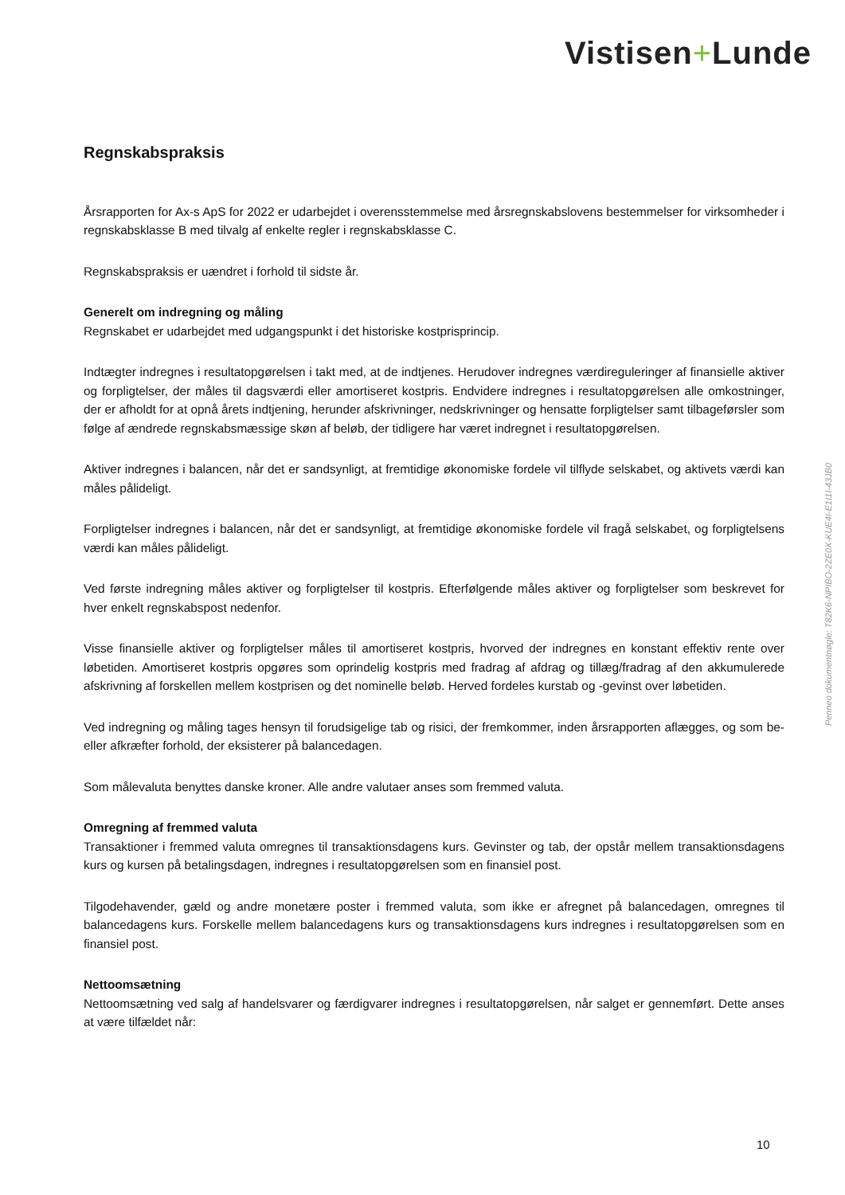Vistisen+Lunde
Regnskabspraksis
Årsrapporten for Ax-s ApS for 2022 er udarbejdet i overensstemmelse med årsregnskabslovens bestemmelser for virksomheder i regnskabsklasse B med tilvalg af enkelte regler i regnskabsklasse C.
Regnskabspraksis er uændret i forhold til sidste år.
Generelt om indregning og måling
Regnskabet er udarbejdet med udgangspunkt i det historiske kostprisprincip.
Indtægter indregnes i resultatopgørelsen i takt med, at de indtjenes. Herudover indregnes værdireguleringer af finansielle aktiver og forpligtelser, der måles til dagsværdi eller amortiseret kostpris. Endvidere indregnes i resultatopgørelsen alle omkostninger, der er afholdt for at opnå årets indtjening, herunder afskrivninger, nedskrivninger og hensatte forpligtelser samt tilbageførsler som følge af ændrede regnskabsmæssige skøn af beløb, der tidligere har været indregnet i resultatopgørelsen.
Aktiver indregnes i balancen, når det er sandsynligt, at fremtidige økonomiske fordele vil tilflyde selskabet, og aktivets værdi kan måles pålideligt.
Forpligtelser indregnes i balancen, når det er sandsynligt, at fremtidige økonomiske fordele vil fragå selskabet, og forpligtelsens værdi kan måles pålideligt.
Ved første indregning måles aktiver og forpligtelser til kostpris. Efterfølgende måles aktiver og forpligtelser som beskrevet for hver enkelt regnskabspost nedenfor.
Visse finansielle aktiver og forpligtelser måles til amortiseret kostpris, hvorved der indregnes en konstant effektiv rente over løbetiden. Amortiseret kostpris opgøres som oprindelig kostpris med fradrag af afdrag og tillæg/fradrag af den akkumulerede afskrivning af forskellen mellem kostprisen og det nominelle beløb. Herved fordeles kurstab og -gevinst over løbetiden.
Ved indregning og måling tages hensyn til forudsigelige tab og risici, der fremkommer, inden årsrapporten aflægges, og som be- eller afkræfter forhold, der eksisterer på balancedagen.
Som målevaluta benyttes danske kroner. Alle andre valutaer anses som fremmed valuta.
Omregning af fremmed valuta
Transaktioner i fremmed valuta omregnes til transaktionsdagens kurs. Gevinster og tab, der opstår mellem transaktionsdagens kurs og kursen på betalingsdagen, indregnes i resultatopgørelsen som en finansiel post.
Tilgodehavender, gæld og andre monetære poster i fremmed valuta, som ikke er afregnet på balancedagen, omregnes til balancedagens kurs. Forskelle mellem balancedagens kurs og transaktionsdagens kurs indregnes i resultatopgørelsen som en finansiel post.
Nettoomsætning
Nettoomsætning ved salg af handelsvarer og færdigvarer indregnes i resultatopgørelsen, når salget er gennemført. Dette anses at være tilfældet når:
Penneo dokumentnøgle: T82K6-NPIBO-2ZE0X-KUE4I-E1I1I-43JB0
10